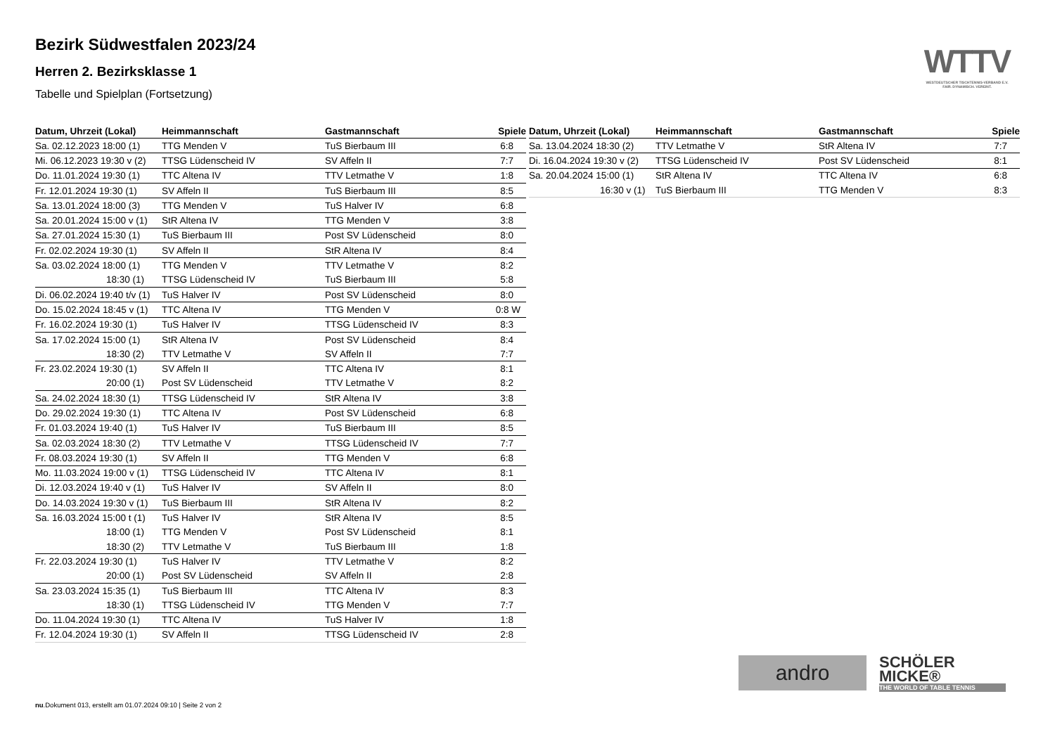Bezirk Südwestfalen 2023/24
Herren 2. Bezirksklasse 1
Tabelle und Spielplan (Fortsetzung)
WTTV
WESTDEUTSCHER TISCHTENNIS-VERBAND E.V.
FAIR. DYNAMISCH. VEREINT.
| Datum, Uhrzeit (Lokal) | Heimmannschaft | Gastmannschaft | Spiele |
| --- | --- | --- | --- |
| Sa. 02.12.2023 18:00 (1) | TTG Menden V | TuS Bierbaum III | 6:8 |
| Mi. 06.12.2023 19:30 v (2) | TTSG Lüdenscheid IV | SV Affeln II | 7:7 |
| Do. 11.01.2024 19:30 (1) | TTC Altena IV | TTV Letmathe V | 1:8 |
| Fr. 12.01.2024 19:30 (1) | SV Affeln II | TuS Bierbaum III | 8:5 |
| Sa. 13.01.2024 18:00 (3) | TTG Menden V | TuS Halver IV | 6:8 |
| Sa. 20.01.2024 15:00 v (1) | StR Altena IV | TTG Menden V | 3:8 |
| Sa. 27.01.2024 15:30 (1) | TuS Bierbaum III | Post SV Lüdenscheid | 8:0 |
| Fr. 02.02.2024 19:30 (1) | SV Affeln II | StR Altena IV | 8:4 |
| Sa. 03.02.2024 18:00 (1) | TTG Menden V | TTV Letmathe V | 8:2 |
| 18:30 (1) | TTSG Lüdenscheid IV | TuS Bierbaum III | 5:8 |
| Di. 06.02.2024 19:40 t/v (1) | TuS Halver IV | Post SV Lüdenscheid | 8:0 |
| Do. 15.02.2024 18:45 v (1) | TTC Altena IV | TTG Menden V | 0:8 W |
| Fr. 16.02.2024 19:30 (1) | TuS Halver IV | TTSG Lüdenscheid IV | 8:3 |
| Sa. 17.02.2024 15:00 (1) | StR Altena IV | Post SV Lüdenscheid | 8:4 |
| 18:30 (2) | TTV Letmathe V | SV Affeln II | 7:7 |
| Fr. 23.02.2024 19:30 (1) | SV Affeln II | TTC Altena IV | 8:1 |
| 20:00 (1) | Post SV Lüdenscheid | TTV Letmathe V | 8:2 |
| Sa. 24.02.2024 18:30 (1) | TTSG Lüdenscheid IV | StR Altena IV | 3:8 |
| Do. 29.02.2024 19:30 (1) | TTC Altena IV | Post SV Lüdenscheid | 6:8 |
| Fr. 01.03.2024 19:40 (1) | TuS Halver IV | TuS Bierbaum III | 8:5 |
| Sa. 02.03.2024 18:30 (2) | TTV Letmathe V | TTSG Lüdenscheid IV | 7:7 |
| Fr. 08.03.2024 19:30 (1) | SV Affeln II | TTG Menden V | 6:8 |
| Mo. 11.03.2024 19:00 v (1) | TTSG Lüdenscheid IV | TTC Altena IV | 8:1 |
| Di. 12.03.2024 19:40 v (1) | TuS Halver IV | SV Affeln II | 8:0 |
| Do. 14.03.2024 19:30 v (1) | TuS Bierbaum III | StR Altena IV | 8:2 |
| Sa. 16.03.2024 15:00 t (1) | TuS Halver IV | StR Altena IV | 8:5 |
| 18:00 (1) | TTG Menden V | Post SV Lüdenscheid | 8:1 |
| 18:30 (2) | TTV Letmathe V | TuS Bierbaum III | 1:8 |
| Fr. 22.03.2024 19:30 (1) | TuS Halver IV | TTV Letmathe V | 8:2 |
| 20:00 (1) | Post SV Lüdenscheid | SV Affeln II | 2:8 |
| Sa. 23.03.2024 15:35 (1) | TuS Bierbaum III | TTC Altena IV | 8:3 |
| 18:30 (1) | TTSG Lüdenscheid IV | TTG Menden V | 7:7 |
| Do. 11.04.2024 19:30 (1) | TTC Altena IV | TuS Halver IV | 1:8 |
| Fr. 12.04.2024 19:30 (1) | SV Affeln II | TTSG Lüdenscheid IV | 2:8 |
| Datum, Uhrzeit (Lokal) | Heimmannschaft | Gastmannschaft | Spiele |
| --- | --- | --- | --- |
| Sa. 13.04.2024 18:30 (2) | TTV Letmathe V | StR Altena IV | 7:7 |
| Di. 16.04.2024 19:30 v (2) | TTSG Lüdenscheid IV | Post SV Lüdenscheid | 8:1 |
| Sa. 20.04.2024 15:00 (1) | StR Altena IV | TTC Altena IV | 6:8 |
| 16:30 v (1) | TuS Bierbaum III | TTG Menden V | 8:3 |
andro
SCHÖLER
MICKE®
THE WORLD OF TABLE TENNIS
nu.Dokument 013, erstellt am 01.07.2024 09:10 | Seite 2 von 2